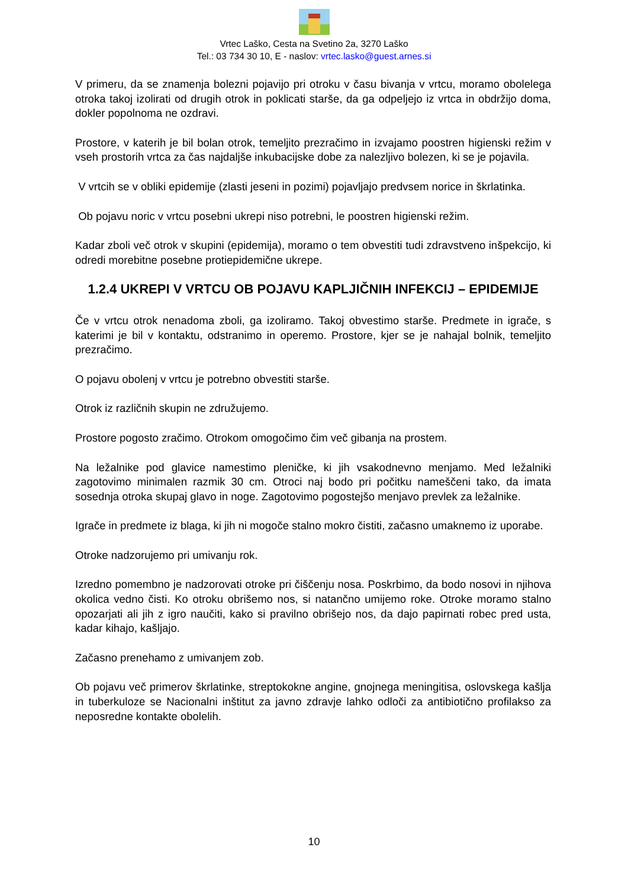Vrtec Laško, Cesta na Svetino 2a, 3270 Laško
Tel.: 03 734 30 10, E - naslov: vrtec.lasko@guest.arnes.si
V primeru, da se znamenja bolezni pojavijo pri otroku v času bivanja v vrtcu, moramo obolelega otroka takoj izolirati od drugih otrok in poklicati starše, da ga odpeljejo iz vrtca in obdržijo doma, dokler popolnoma ne ozdravi.
Prostore, v katerih je bil bolan otrok, temeljito prezračimo in izvajamo poostren higienski režim v vseh prostorih vrtca za čas najdaljše inkubacijske dobe za nalezljivo bolezen, ki se je pojavila.
V vrtcih se v obliki epidemije (zlasti jeseni in pozimi) pojavljajo predvsem norice in škrlatinka.
Ob pojavu noric v vrtcu posebni ukrepi niso potrebni, le poostren higienski režim.
Kadar zboli več otrok v skupini (epidemija), moramo o tem obvestiti tudi zdravstveno inšpekcijo, ki odredi morebitne posebne protiepidemične ukrepe.
1.2.4 UKREPI V VRTCU OB POJAVU KAPLJIČNIH INFEKCIJ – EPIDEMIJE
Če v vrtcu otrok nenadoma zboli, ga izoliramo. Takoj obvestimo starše. Predmete in igrače, s katerimi je bil v kontaktu, odstranimo in operemo. Prostore, kjer se je nahajal bolnik, temeljito prezračimo.
O pojavu obolenj v vrtcu je potrebno obvestiti starše.
Otrok iz različnih skupin ne združujemo.
Prostore pogosto zračimo. Otrokom omogočimo čim več gibanja na prostem.
Na ležalnike pod glavice namestimo pleničke, ki jih vsakodnevno menjamo. Med ležalniki zagotovimo minimalen razmik 30 cm. Otroci naj bodo pri počitku nameščeni tako, da imata sosednja otroka skupaj glavo in noge. Zagotovimo pogostejšo menjavo prevlek za ležalnike.
Igrače in predmete iz blaga, ki jih ni mogoče stalno mokro čistiti, začasno umaknemo iz uporabe.
Otroke nadzorujemo pri umivanju rok.
Izredno pomembno je nadzorovati otroke pri čiščenju nosa. Poskrbimo, da bodo nosovi in njihova okolica vedno čisti. Ko otroku obrišemo nos, si natančno umijemo roke. Otroke moramo stalno opozarjati ali jih z igro naučiti, kako si pravilno obrišejo nos, da dajo papirnati robec pred usta, kadar kihajo, kašljajo.
Začasno prenehamo z umivanjem zob.
Ob pojavu več primerov škrlatinke, streptokokne angine, gnojnega meningitisa, oslovskega kašlja in tuberkuloze se Nacionalni inštitut za javno zdravje lahko odloči za antibiotično profilakso za neposredne kontakte obolelih.
10